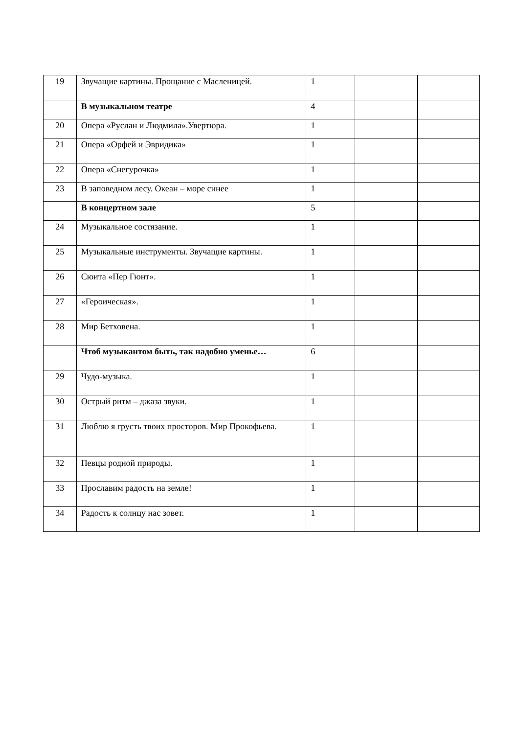| 19 | Звучащие картины. Прощание с Масленицей. | 1 | | |
| | В музыкальном театре | 4 | | |
| 20 | Опера «Руслан и Людмила».Увертюра. | 1 | | |
| 21 | Опера «Орфей и Эвридика» | 1 | | |
| 22 | Опера «Снегурочка» | 1 | | |
| 23 | В заповедном лесу. Океан – море синее | 1 | | |
| | В концертном зале | 5 | | |
| 24 | Музыкальное состязание. | 1 | | |
| 25 | Музыкальные инструменты. Звучащие картины. | 1 | | |
| 26 | Сюита «Пер Гюнт». | 1 | | |
| 27 | «Героическая». | 1 | | |
| 28 | Мир Бетховена. | 1 | | |
| | Чтоб музыкантом быть, так надобно уменье… | 6 | | |
| 29 | Чудо-музыка. | 1 | | |
| 30 | Острый ритм – джаза звуки. | 1 | | |
| 31 | Люблю я грусть твоих просторов. Мир Прокофьева. | 1 | | |
| 32 | Певцы родной природы. | 1 | | |
| 33 | Прославим радость на земле! | 1 | | |
| 34 | Радость к солнцу нас зовет. | 1 | | |